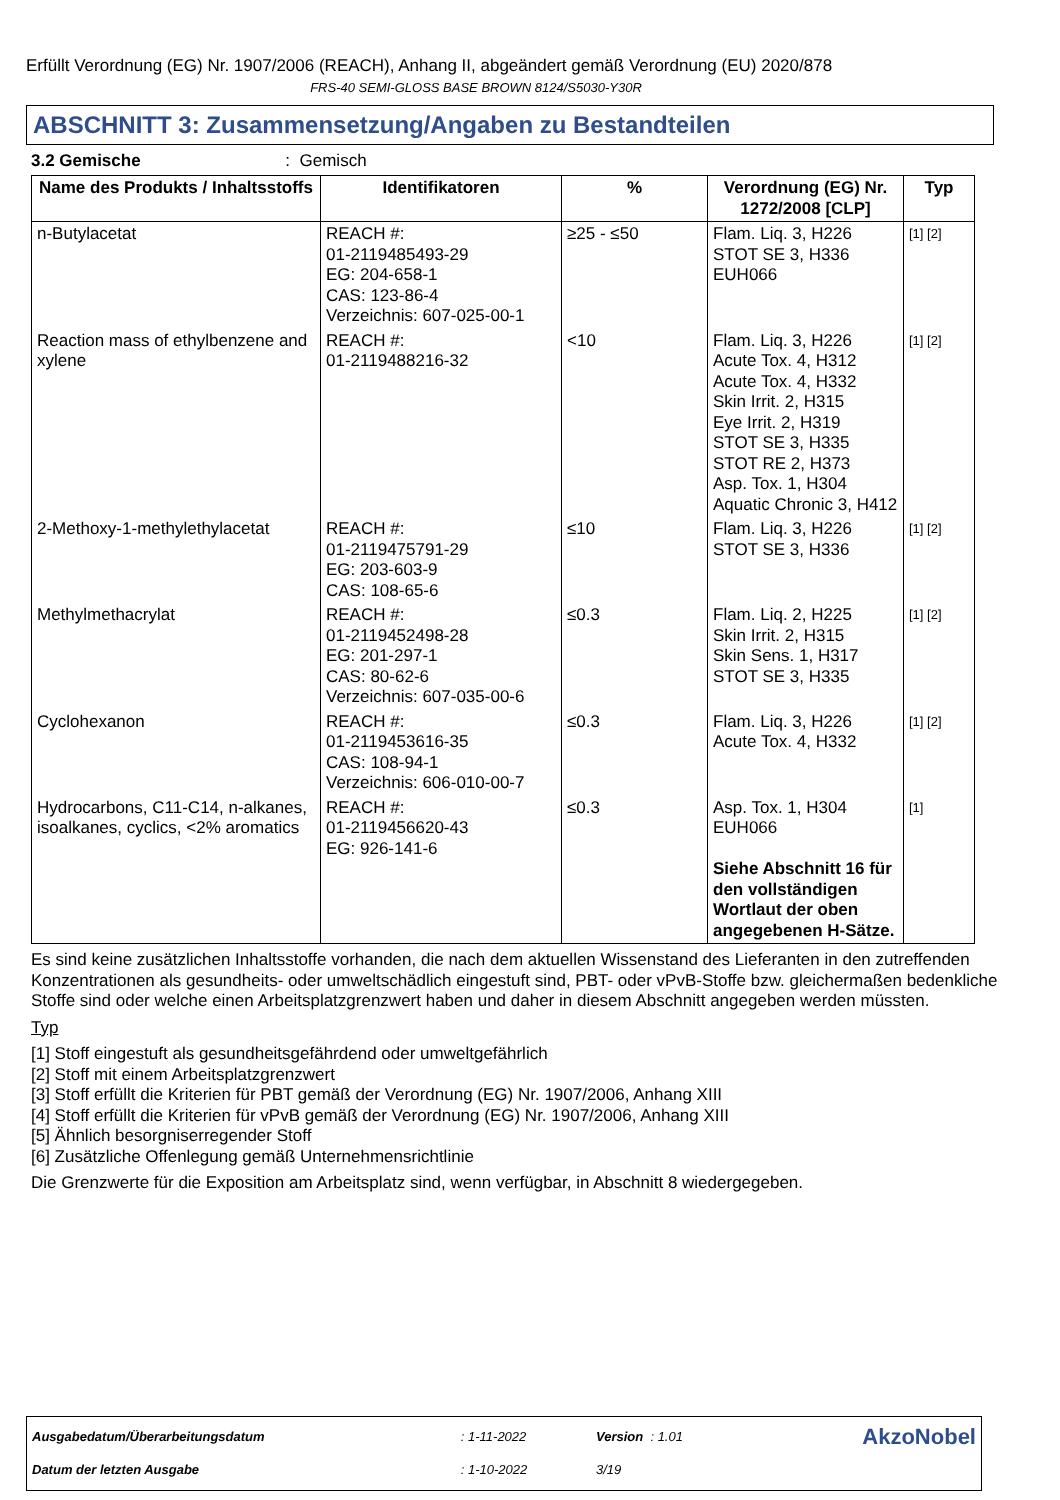Erfüllt Verordnung (EG) Nr. 1907/2006 (REACH), Anhang II, abgeändert gemäß Verordnung (EU) 2020/878
FRS-40 SEMI-GLOSS BASE BROWN 8124/S5030-Y30R
ABSCHNITT 3: Zusammensetzung/Angaben zu Bestandteilen
3.2 Gemische : Gemisch
| Name des Produkts / Inhaltsstoffs | Identifikatoren | % | Verordnung (EG) Nr. 1272/2008 [CLP] | Typ |
| --- | --- | --- | --- | --- |
| n-Butylacetat | REACH #: 01-2119485493-29 EG: 204-658-1 CAS: 123-86-4 Verzeichnis: 607-025-00-1 | ≥25 - ≤50 | Flam. Liq. 3, H226 STOT SE 3, H336 EUH066 | [1] [2] |
| Reaction mass of ethylbenzene and xylene | REACH #: 01-2119488216-32 | <10 | Flam. Liq. 3, H226 Acute Tox. 4, H312 Acute Tox. 4, H332 Skin Irrit. 2, H315 Eye Irrit. 2, H319 STOT SE 3, H335 STOT RE 2, H373 Asp. Tox. 1, H304 Aquatic Chronic 3, H412 | [1] [2] |
| 2-Methoxy-1-methylethylacetat | REACH #: 01-2119475791-29 EG: 203-603-9 CAS: 108-65-6 | ≤10 | Flam. Liq. 3, H226 STOT SE 3, H336 | [1] [2] |
| Methylmethacrylat | REACH #: 01-2119452498-28 EG: 201-297-1 CAS: 80-62-6 Verzeichnis: 607-035-00-6 | ≤0.3 | Flam. Liq. 2, H225 Skin Irrit. 2, H315 Skin Sens. 1, H317 STOT SE 3, H335 | [1] [2] |
| Cyclohexanon | REACH #: 01-2119453616-35 CAS: 108-94-1 Verzeichnis: 606-010-00-7 | ≤0.3 | Flam. Liq. 3, H226 Acute Tox. 4, H332 | [1] [2] |
| Hydrocarbons, C11-C14, n-alkanes, isoalkanes, cyclics, <2% aromatics | REACH #: 01-2119456620-43 EG: 926-141-6 | ≤0.3 | Asp. Tox. 1, H304 EUH066 Siehe Abschnitt 16 für den vollständigen Wortlaut der oben angegebenen H-Sätze. | [1] |
Es sind keine zusätzlichen Inhaltsstoffe vorhanden, die nach dem aktuellen Wissenstand des Lieferanten in den zutreffenden Konzentrationen als gesundheits- oder umweltschädlich eingestuft sind, PBT- oder vPvB-Stoffe bzw. gleichermaßen bedenkliche Stoffe sind oder welche einen Arbeitsplatzgrenzwert haben und daher in diesem Abschnitt angegeben werden müssten.
Typ
[1] Stoff eingestuft als gesundheitsgefährdend oder umweltgefährlich
[2] Stoff mit einem Arbeitsplatzgrenzwert
[3] Stoff erfüllt die Kriterien für PBT gemäß der Verordnung (EG) Nr. 1907/2006, Anhang XIII
[4] Stoff erfüllt die Kriterien für vPvB gemäß der Verordnung (EG) Nr. 1907/2006, Anhang XIII
[5] Ähnlich besorgniserregender Stoff
[6] Zusätzliche Offenlegung gemäß Unternehmensrichtlinie
Die Grenzwerte für die Exposition am Arbeitsplatz sind, wenn verfügbar, in Abschnitt 8 wiedergegeben.
| Ausgabedatum/Überarbeitungsdatum | : 1-11-2022 | Version : 1.01 | AkzoNobel |
| Datum der letzten Ausgabe | : 1-10-2022 | 3/19 | |